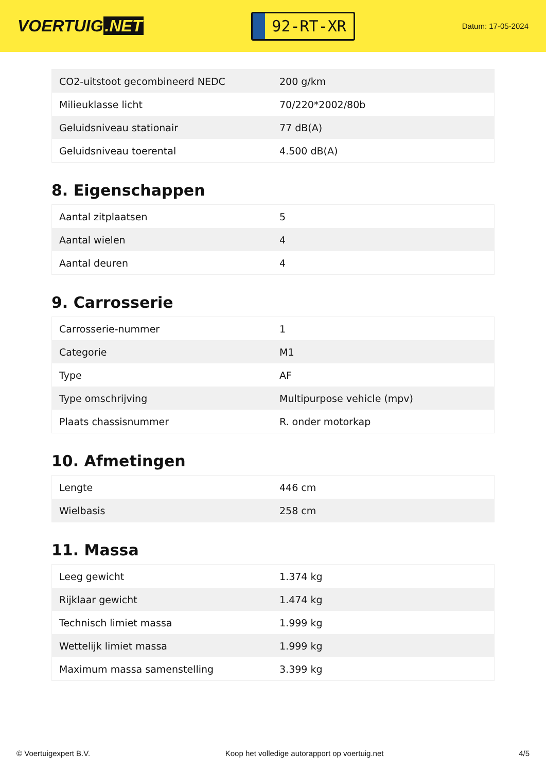VOERTUIG.NET
92-RT-XR
Datum: 17-05-2024
| CO2-uitstoot gecombineerd NEDC | 200 g/km |
| Milieuklasse licht | 70/220*2002/80b |
| Geluidsniveau stationair | 77 dB(A) |
| Geluidsniveau toerental | 4.500 dB(A) |
8. Eigenschappen
| Aantal zitplaatsen | 5 |
| Aantal wielen | 4 |
| Aantal deuren | 4 |
9. Carrosserie
| Carrosserie-nummer | 1 |
| Categorie | M1 |
| Type | AF |
| Type omschrijving | Multipurpose vehicle (mpv) |
| Plaats chassisnummer | R. onder motorkap |
10. Afmetingen
| Lengte | 446 cm |
| Wielbasis | 258 cm |
11. Massa
| Leeg gewicht | 1.374 kg |
| Rijklaar gewicht | 1.474 kg |
| Technisch limiet massa | 1.999 kg |
| Wettelijk limiet massa | 1.999 kg |
| Maximum massa samenstelling | 3.399 kg |
© Voertuigexpert B.V. Koop het volledige autorapport op voertuig.net 4/5